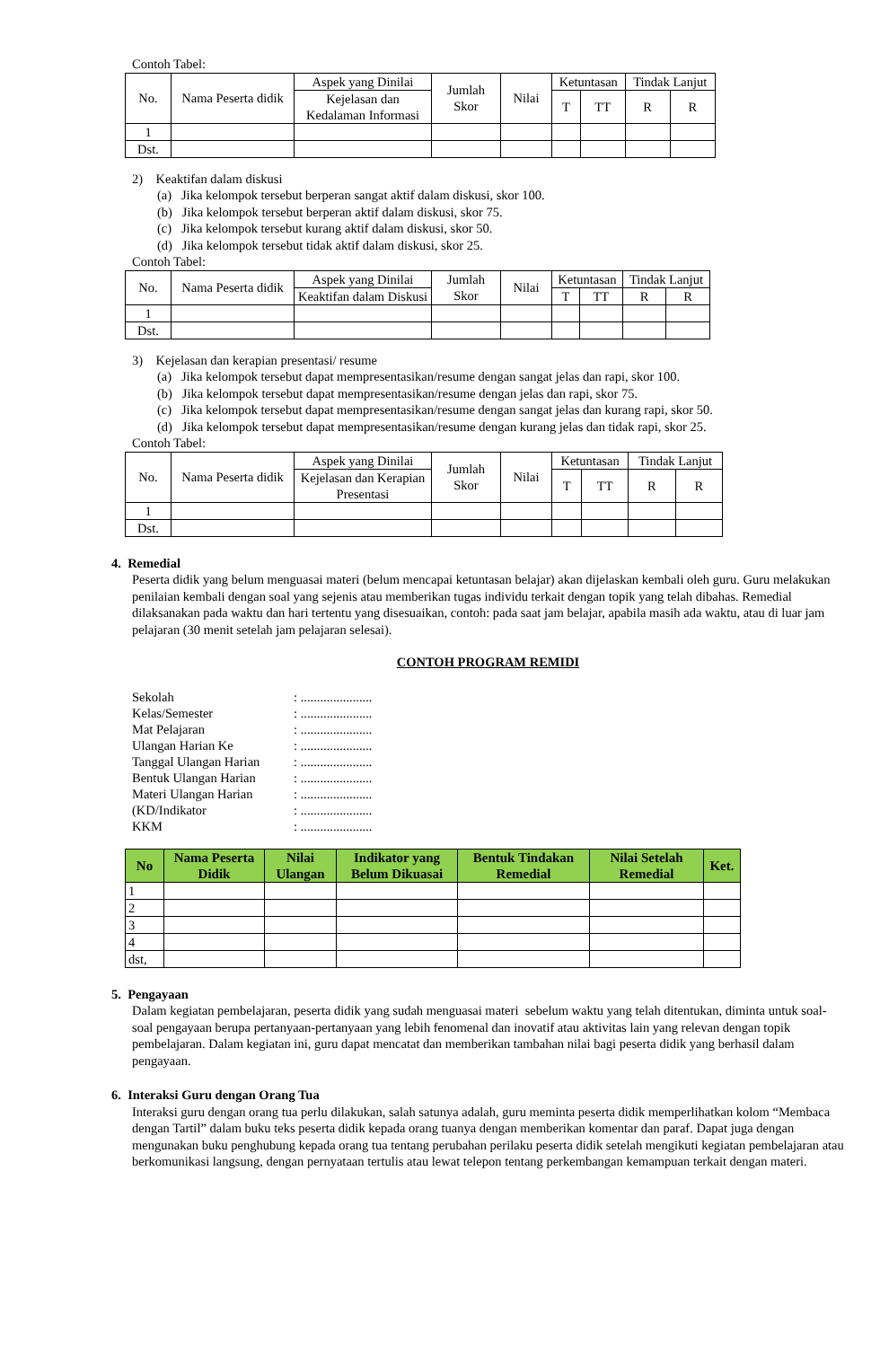Contoh Tabel:
| No. | Nama Peserta didik | Aspek yang Dinilai | Jumlah Skor | Nilai | Ketuntasan | | Tindak Lanjut | |
| --- | --- | --- | --- | --- | --- | --- | --- | --- |
| | | Kejelasan dan Kedalaman Informasi | | | T | TT | R | R |
| 1 | | | | | | | | |
| Dst. | | | | | | | | |
2) Keaktifan dalam diskusi
(a) Jika kelompok tersebut berperan sangat aktif dalam diskusi, skor 100.
(b) Jika kelompok tersebut berperan aktif dalam diskusi, skor 75.
(c) Jika kelompok tersebut kurang aktif dalam diskusi, skor 50.
(d) Jika kelompok tersebut tidak aktif dalam diskusi, skor 25.
Contoh Tabel:
| No. | Nama Peserta didik | Aspek yang Dinilai | Jumlah Skor | Nilai | Ketuntasan | | Tindak Lanjut | |
| --- | --- | --- | --- | --- | --- | --- | --- | --- |
| | | Keaktifan dalam Diskusi | | | T | TT | R | R |
| 1 | | | | | | | | |
| Dst. | | | | | | | | |
3) Kejelasan dan kerapian presentasi/ resume
(a) Jika kelompok tersebut dapat mempresentasikan/resume dengan sangat jelas dan rapi, skor 100.
(b) Jika kelompok tersebut dapat mempresentasikan/resume dengan jelas dan rapi, skor 75.
(c) Jika kelompok tersebut dapat mempresentasikan/resume dengan sangat jelas dan kurang rapi, skor 50.
(d) Jika kelompok tersebut dapat mempresentasikan/resume dengan kurang jelas dan tidak rapi, skor 25.
Contoh Tabel:
| No. | Nama Peserta didik | Aspek yang Dinilai | Jumlah Skor | Nilai | Ketuntasan | | Tindak Lanjut | |
| --- | --- | --- | --- | --- | --- | --- | --- | --- |
| | | Kejelasan dan Kerapian Presentasi | | | T | TT | R | R |
| 1 | | | | | | | | |
| Dst. | | | | | | | | |
4. Remedial
Peserta didik yang belum menguasai materi (belum mencapai ketuntasan belajar) akan dijelaskan kembali oleh guru. Guru melakukan penilaian kembali dengan soal yang sejenis atau memberikan tugas individu terkait dengan topik yang telah dibahas. Remedial dilaksanakan pada waktu dan hari tertentu yang disesuaikan, contoh: pada saat jam belajar, apabila masih ada waktu, atau di luar jam pelajaran (30 menit setelah jam pelajaran selesai).
CONTOH PROGRAM REMIDI
| Sekolah | : ...................... |
| Kelas/Semester | : ...................... |
| Mat Pelajaran | : ...................... |
| Ulangan Harian Ke | : ...................... |
| Tanggal Ulangan Harian | : ...................... |
| Bentuk Ulangan Harian | : ...................... |
| Materi Ulangan Harian | : ...................... |
| (KD/Indikator | : ...................... |
| KKM | : ...................... |
| No | Nama Peserta Didik | Nilai Ulangan | Indikator yang Belum Dikuasai | Bentuk Tindakan Remedial | Nilai Setelah Remedial | Ket. |
| --- | --- | --- | --- | --- | --- | --- |
| 1 | | | | | | |
| 2 | | | | | | |
| 3 | | | | | | |
| 4 | | | | | | |
| dst, | | | | | | |
5. Pengayaan
Dalam kegiatan pembelajaran, peserta didik yang sudah menguasai materi sebelum waktu yang telah ditentukan, diminta untuk soal-soal pengayaan berupa pertanyaan-pertanyaan yang lebih fenomenal dan inovatif atau aktivitas lain yang relevan dengan topik pembelajaran. Dalam kegiatan ini, guru dapat mencatat dan memberikan tambahan nilai bagi peserta didik yang berhasil dalam pengayaan.
6. Interaksi Guru dengan Orang Tua
Interaksi guru dengan orang tua perlu dilakukan, salah satunya adalah, guru meminta peserta didik memperlihatkan kolom “Membaca dengan Tartil” dalam buku teks peserta didik kepada orang tuanya dengan memberikan komentar dan paraf. Dapat juga dengan mengunakan buku penghubung kepada orang tua tentang perubahan perilaku peserta didik setelah mengikuti kegiatan pembelajaran atau berkomunikasi langsung, dengan pernyataan tertulis atau lewat telepon tentang perkembangan kemampuan terkait dengan materi.